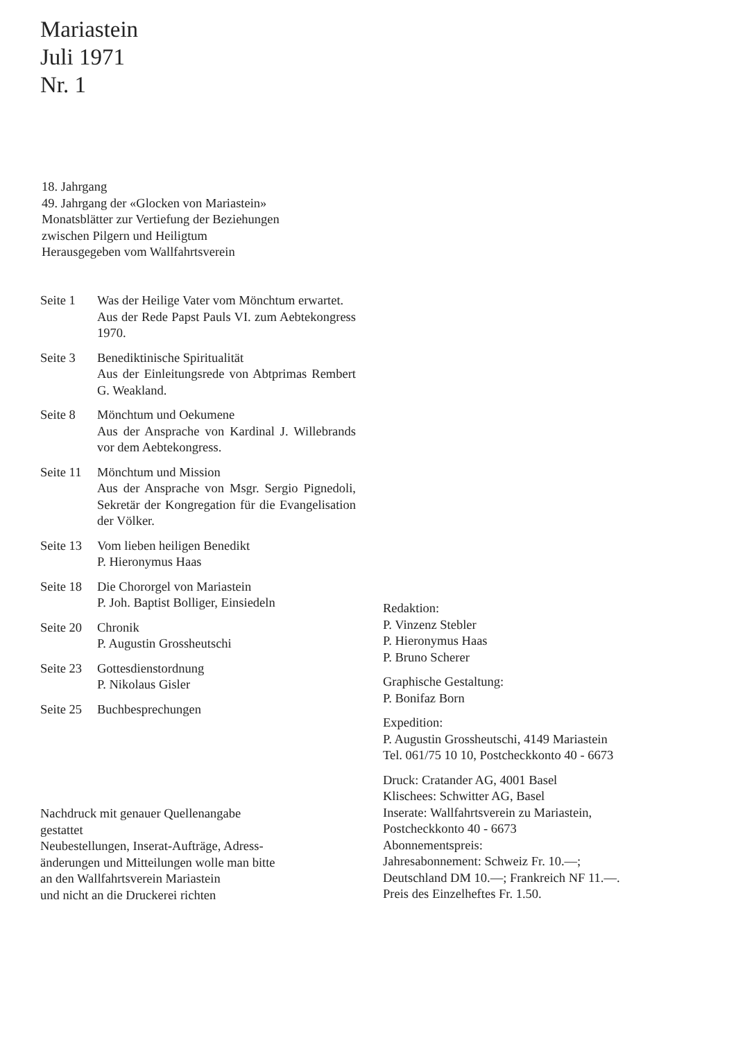Mariastein
Juli 1971
Nr. 1
18. Jahrgang
49. Jahrgang der «Glocken von Mariastein»
Monatsblätter zur Vertiefung der Beziehungen
zwischen Pilgern und Heiligtum
Herausgegeben vom Wallfahrtsverein
Seite 1 Was der Heilige Vater vom Mönchtum erwartet.
Aus der Rede Papst Pauls VI. zum Aebtekongress 1970.
Seite 3 Benediktinische Spiritualität
Aus der Einleitungsrede von Abtprimas Rembert G. Weakland.
Seite 8 Mönchtum und Oekumene
Aus der Ansprache von Kardinal J. Willebrands vor dem Aebtekongress.
Seite 11 Mönchtum und Mission
Aus der Ansprache von Msgr. Sergio Pignedoli, Sekretär der Kongregation für die Evangelisation der Völker.
Seite 13 Vom lieben heiligen Benedikt
P. Hieronymus Haas
Seite 18 Die Chororgel von Mariastein
P. Joh. Baptist Bolliger, Einsiedeln
Seite 20 Chronik
P. Augustin Grossheutschi
Seite 23 Gottesdienstordnung
P. Nikolaus Gisler
Seite 25 Buchbesprechungen
Nachdruck mit genauer Quellenangabe
gestattet
Neubestellungen, Inserat-Aufträge, Adress-
änderungen und Mitteilungen wolle man bitte
an den Wallfahrtsverein Mariastein
und nicht an die Druckerei richten
Redaktion:
P. Vinzenz Stebler
P. Hieronymus Haas
P. Bruno Scherer
Graphische Gestaltung:
P. Bonifaz Born
Expedition:
P. Augustin Grossheutschi, 4149 Mariastein
Tel. 061/75 10 10, Postcheckkonto 40 - 6673
Druck: Cratander AG, 4001 Basel
Klischees: Schwitter AG, Basel
Inserate: Wallfahrtsverein zu Mariastein,
Postcheckkonto 40 - 6673
Abonnementspreis:
Jahresabonnement: Schweiz Fr. 10.—;
Deutschland DM 10.—; Frankreich NF 11.—.
Preis des Einzelheftes Fr. 1.50.